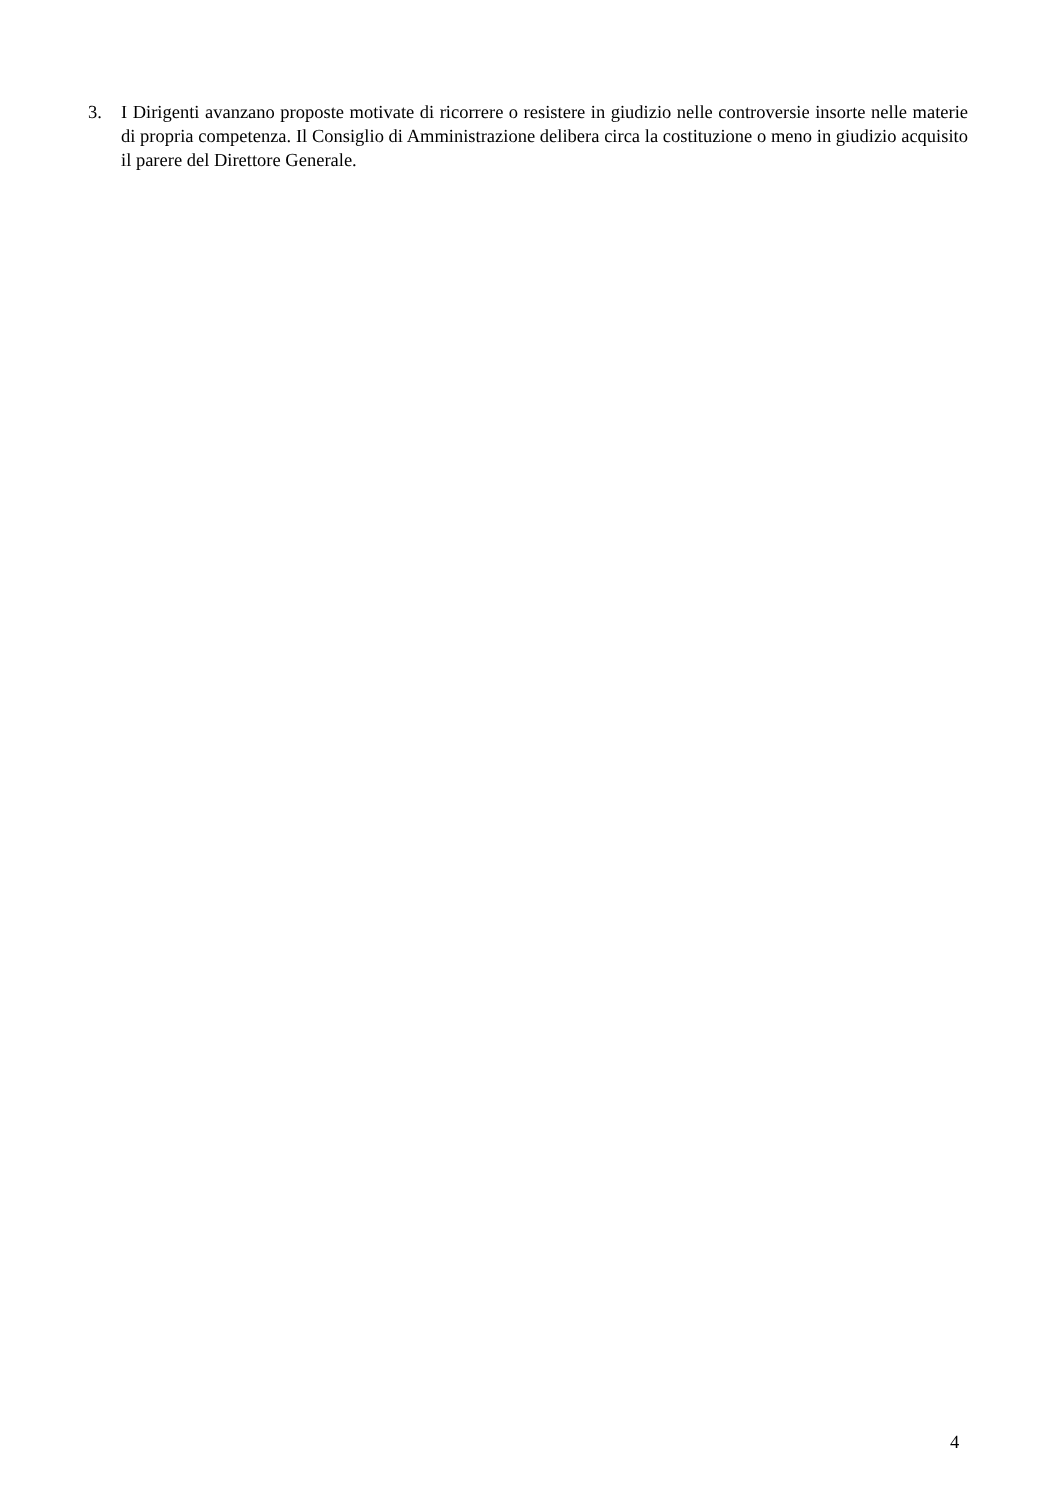3. I Dirigenti avanzano proposte motivate di ricorrere o resistere in giudizio nelle controversie insorte nelle materie di propria competenza. Il Consiglio di Amministrazione delibera circa la costituzione o meno in giudizio acquisito il parere del Direttore Generale.
4